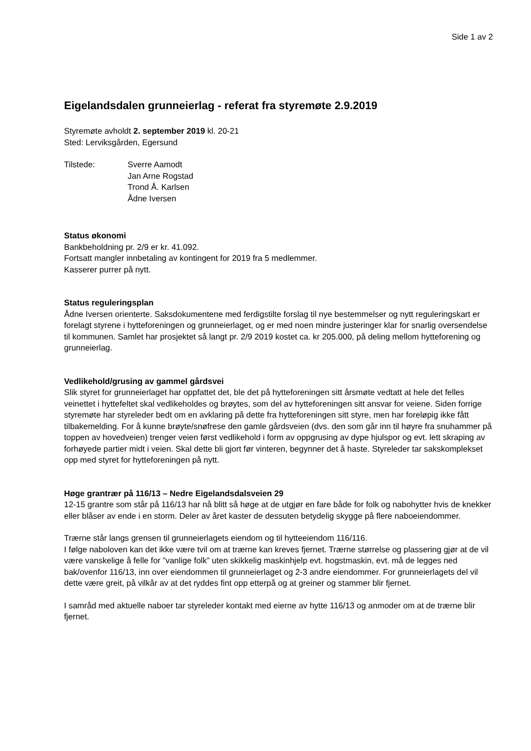Side 1 av 2
Eigelandsdalen grunneierlag - referat fra styremøte 2.9.2019
Styremøte avholdt 2. september 2019 kl. 20-21
Sted: Lerviksgården, Egersund
Tilstede: Sverre Aamodt
Jan Arne Rogstad
Trond Å. Karlsen
Ådne Iversen
Status økonomi
Bankbeholdning pr. 2/9 er kr. 41.092.
Fortsatt mangler innbetaling av kontingent for 2019 fra 5 medlemmer.
Kasserer purrer på nytt.
Status reguleringsplan
Ådne Iversen orienterte. Saksdokumentene med ferdigstilte forslag til nye bestemmelser og nytt reguleringskart er forelagt styrene i hytteforeningen og grunneierlaget, og er med noen mindre justeringer klar for snarlig oversendelse til kommunen. Samlet har prosjektet så langt pr. 2/9 2019 kostet ca. kr 205.000, på deling mellom hytteforening og grunneierlag.
Vedlikehold/grusing av gammel gårdsvei
Slik styret for grunneierlaget har oppfattet det, ble det på hytteforeningen sitt årsmøte vedtatt at hele det felles veinettet i hyttefeltet skal vedlikeholdes og brøytes, som del av hytteforeningen sitt ansvar for veiene. Siden forrige styremøte har styreleder bedt om en avklaring på dette fra hytteforeningen sitt styre, men har foreløpig ikke fått tilbakemelding. For å kunne brøyte/snøfrese den gamle gårdsveien (dvs. den som går inn til høyre fra snuhammer på toppen av hovedveien) trenger veien først vedlikehold i form av oppgrusing av dype hjulspor og evt. lett skraping av forhøyede partier midt i veien. Skal dette bli gjort før vinteren, begynner det å haste. Styreleder tar sakskomplekset opp med styret for hytteforeningen på nytt.
Høge grantrær på 116/13 – Nedre Eigelandsdalsveien 29
12-15 grantre som står på 116/13 har nå blitt så høge at de utgjør en fare både for folk og nabohytter hvis de knekker eller blåser av ende i en storm. Deler av året kaster de dessuten betydelig skygge på flere naboeiendommer.
Trærne står langs grensen til grunneierlagets eiendom og til hytteeiendom 116/116.
I følge naboloven kan det ikke være tvil om at trærne kan kreves fjernet. Trærne størrelse og plassering gjør at de vil være vanskelige å felle for ”vanlige folk” uten skikkelig maskinhjelp evt. hogstmaskin, evt. må de legges ned bak/ovenfor 116/13, inn over eiendommen til grunneierlaget og 2-3 andre eiendommer. For grunneierlagets del vil dette være greit, på vilkår av at det ryddes fint opp etterpå og at greiner og stammer blir fjernet.
I samråd med aktuelle naboer tar styreleder kontakt med eierne av hytte 116/13 og anmoder om at de trærne blir fjernet.